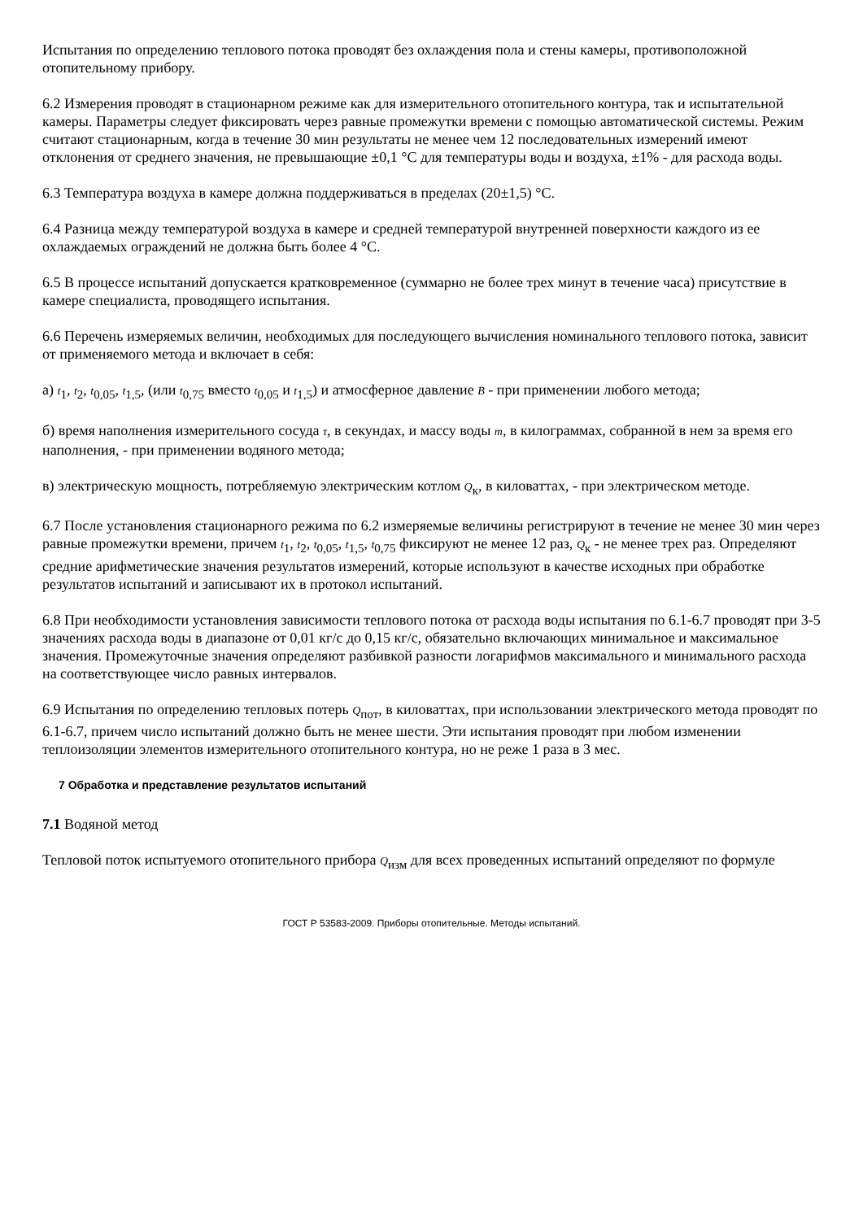Испытания по определению теплового потока проводят без охлаждения пола и стены камеры, противоположной отопительному прибору.
6.2 Измерения проводят в стационарном режиме как для измерительного отопительного контура, так и испытательной камеры. Параметры следует фиксировать через равные промежутки времени с помощью автоматической системы. Режим считают стационарным, когда в течение 30 мин результаты не менее чем 12 последовательных измерений имеют отклонения от среднего значения, не превышающие ±0,1 °С для температуры воды и воздуха, ±1% - для расхода воды.
6.3 Температура воздуха в камере должна поддерживаться в пределах (20±1,5) °С.
6.4 Разница между температурой воздуха в камере и средней температурой внутренней поверхности каждого из ее охлаждаемых ограждений не должна быть более 4 °С.
6.5 В процессе испытаний допускается кратковременное (суммарно не более трех минут в течение часа) присутствие в камере специалиста, проводящего испытания.
6.6 Перечень измеряемых величин, необходимых для последующего вычисления номинального теплового потока, зависит от применяемого метода и включает в себя:
а) t<sub>1</sub>, t<sub>2</sub>, t<sub>0,05</sub>, t<sub>1,5</sub>, (или t<sub>0,75</sub> вместо t<sub>0,05</sub> и t<sub>1,5</sub>) и атмосферное давление B - при применении любого метода;
б) время наполнения измерительного сосуда τ, в секундах, и массу воды m, в килограммах, собранной в нем за время его наполнения, - при применении водяного метода;
в) электрическую мощность, потребляемую электрическим котлом Q<sub>к</sub>, в киловаттах, - при электрическом методе.
6.7 После установления стационарного режима по 6.2 измеряемые величины регистрируют в течение не менее 30 мин через равные промежутки времени, причем t<sub>1</sub>, t<sub>2</sub>, t<sub>0,05</sub>, t<sub>1,5</sub>, t<sub>0,75</sub> фиксируют не менее 12 раз, Q<sub>к</sub> - не менее трех раз. Определяют средние арифметические значения результатов измерений, которые используют в качестве исходных при обработке результатов испытаний и записывают их в протокол испытаний.
6.8 При необходимости установления зависимости теплового потока от расхода воды испытания по 6.1-6.7 проводят при 3-5 значениях расхода воды в диапазоне от 0,01 кг/с до 0,15 кг/с, обязательно включающих минимальное и максимальное значения. Промежуточные значения определяют разбивкой разности логарифмов максимального и минимального расхода на соответствующее число равных интервалов.
6.9 Испытания по определению тепловых потерь Q<sub>пот</sub>, в киловаттах, при использовании электрического метода проводят по 6.1-6.7, причем число испытаний должно быть не менее шести. Эти испытания проводят при любом изменении теплоизоляции элементов измерительного отопительного контура, но не реже 1 раза в 3 мес.
7 Обработка и представление результатов испытаний
7.1 Водяной метод
Тепловой поток испытуемого отопительного прибора Q<sub>изм</sub> для всех проведенных испытаний определяют по формуле
ГОСТ Р 53583-2009. Приборы отопительные. Методы испытаний.